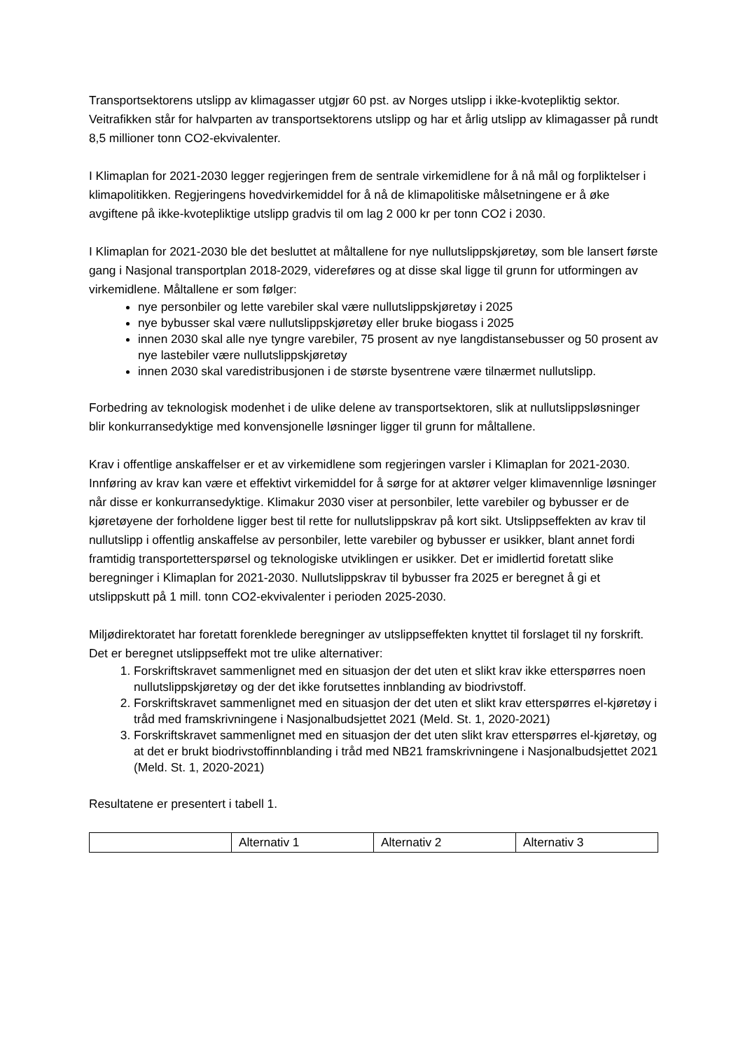Transportsektorens utslipp av klimagasser utgjør 60 pst. av Norges utslipp i ikke-kvotepliktig sektor. Veitrafikken står for halvparten av transportsektorens utslipp og har et årlig utslipp av klimagasser på rundt 8,5 millioner tonn CO2-ekvivalenter.
I Klimaplan for 2021-2030 legger regjeringen frem de sentrale virkemidlene for å nå mål og forpliktelser i klimapolitikken. Regjeringens hovedvirkemiddel for å nå de klimapolitiske målsetningene er å øke avgiftene på ikke-kvotepliktige utslipp gradvis til om lag 2 000 kr per tonn CO2 i 2030.
I Klimaplan for 2021-2030 ble det besluttet at måltallene for nye nullutslippskjøretøy, som ble lansert første gang i Nasjonal transportplan 2018-2029, videreføres og at disse skal ligge til grunn for utformingen av virkemidlene. Måltallene er som følger:
nye personbiler og lette varebiler skal være nullutslippskjøretøy i 2025
nye bybusser skal være nullutslippskjøretøy eller bruke biogass i 2025
innen 2030 skal alle nye tyngre varebiler, 75 prosent av nye langdistansebusser og 50 prosent av nye lastebiler være nullutslippskjøretøy
innen 2030 skal varedistribusjonen i de største bysentrene være tilnærmet nullutslipp.
Forbedring av teknologisk modenhet i de ulike delene av transportsektoren, slik at nullutslippsløsninger blir konkurransedyktige med konvensjonelle løsninger ligger til grunn for måltallene.
Krav i offentlige anskaffelser er et av virkemidlene som regjeringen varsler i Klimaplan for 2021-2030. Innføring av krav kan være et effektivt virkemiddel for å sørge for at aktører velger klimavennlige løsninger når disse er konkurransedyktige. Klimakur 2030 viser at personbiler, lette varebiler og bybusser er de kjøretøyene der forholdene ligger best til rette for nullutslippskrav på kort sikt. Utslippseffekten av krav til nullutslipp i offentlig anskaffelse av personbiler, lette varebiler og bybusser er usikker, blant annet fordi framtidig transportetterspørsel og teknologiske utviklingen er usikker. Det er imidlertid foretatt slike beregninger i Klimaplan for 2021-2030. Nullutslippskrav til bybusser fra 2025 er beregnet å gi et utslippskutt på 1 mill. tonn CO2-ekvivalenter i perioden 2025-2030.
Miljødirektoratet har foretatt forenklede beregninger av utslippseffekten knyttet til forslaget til ny forskrift. Det er beregnet utslippseffekt mot tre ulike alternativer:
1. Forskriftskravet sammenlignet med en situasjon der det uten et slikt krav ikke etterspørres noen nullutslippskjøretøy og der det ikke forutsettes innblanding av biodrivstoff.
2. Forskriftskravet sammenlignet med en situasjon der det uten et slikt krav etterspørres el-kjøretøy i tråd med framskrivningene i Nasjonalbudsjettet 2021 (Meld. St. 1, 2020-2021)
3. Forskriftskravet sammenlignet med en situasjon der det uten slikt krav etterspørres el-kjøretøy, og at det er brukt biodrivstoffinnblanding i tråd med NB21 framskrivningene i Nasjonalbudsjettet 2021 (Meld. St. 1, 2020-2021)
Resultatene er presentert i tabell 1.
| | Alternativ 1 | Alternativ 2 | Alternativ 3 |